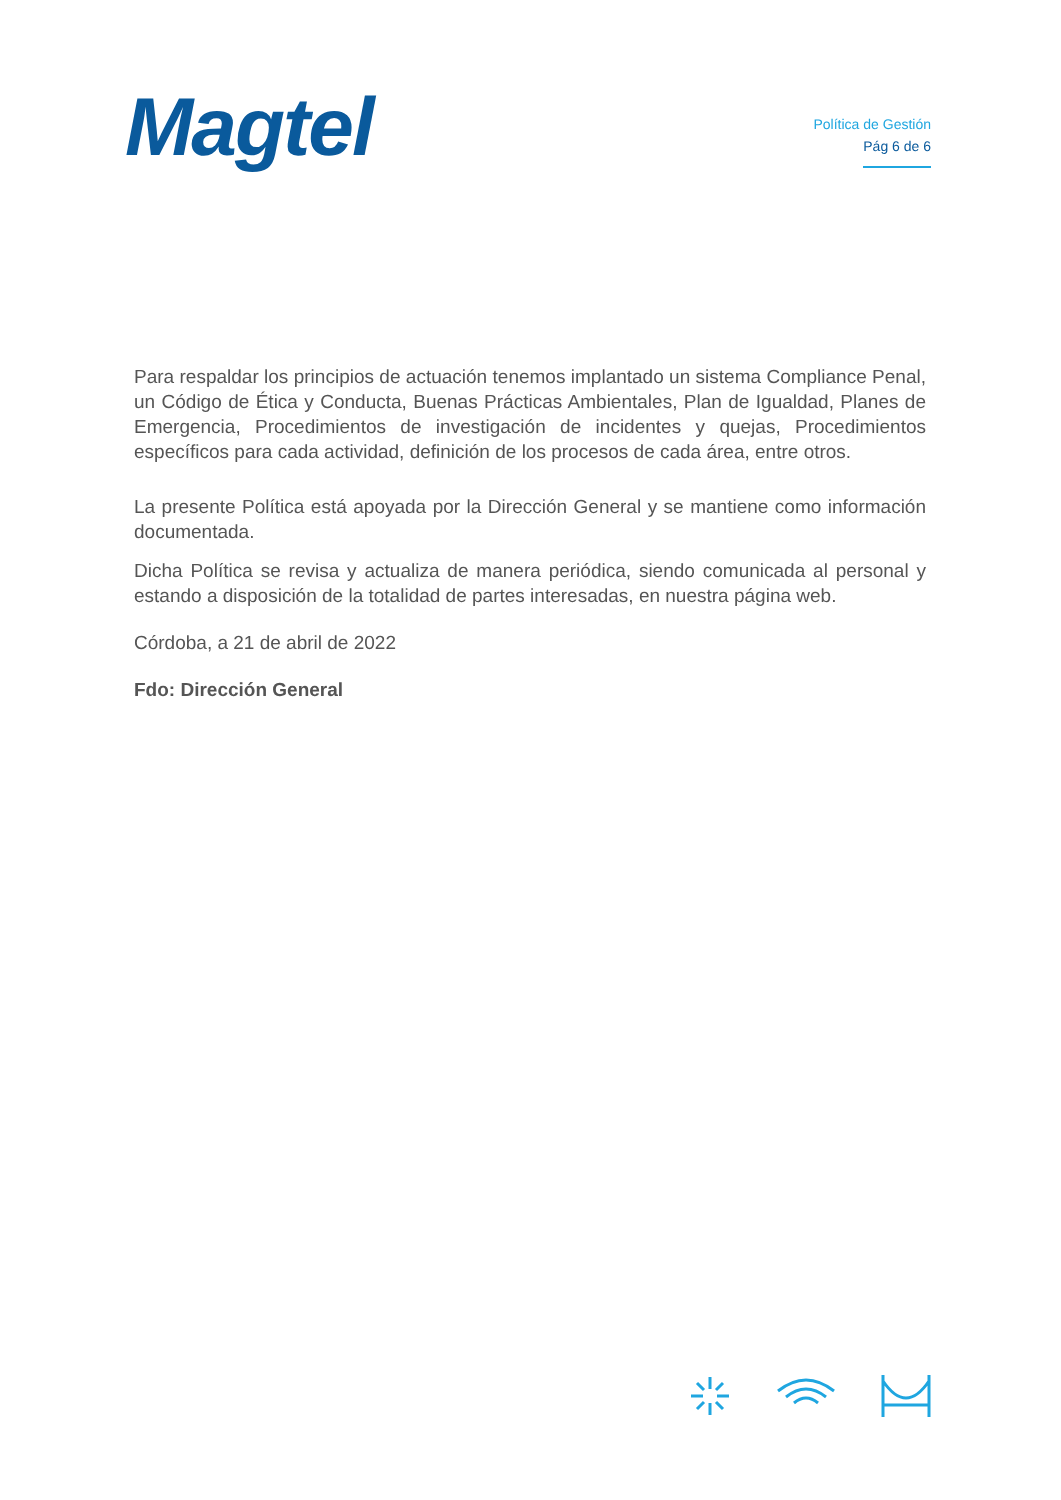Magtel
Política de Gestión
Pág 6 de 6
Para respaldar los principios de actuación tenemos implantado un sistema Compliance Penal, un Código de Ética y Conducta, Buenas Prácticas Ambientales, Plan de Igualdad, Planes de Emergencia, Procedimientos de investigación de incidentes y quejas, Procedimientos específicos para cada actividad, definición de los procesos de cada área, entre otros.
La presente Política está apoyada por la Dirección General y se mantiene como información documentada.
Dicha Política se revisa y actualiza de manera periódica, siendo comunicada al personal y estando a disposición de la totalidad de partes interesadas, en nuestra página web.
Córdoba, a 21 de abril de 2022
Fdo: Dirección General